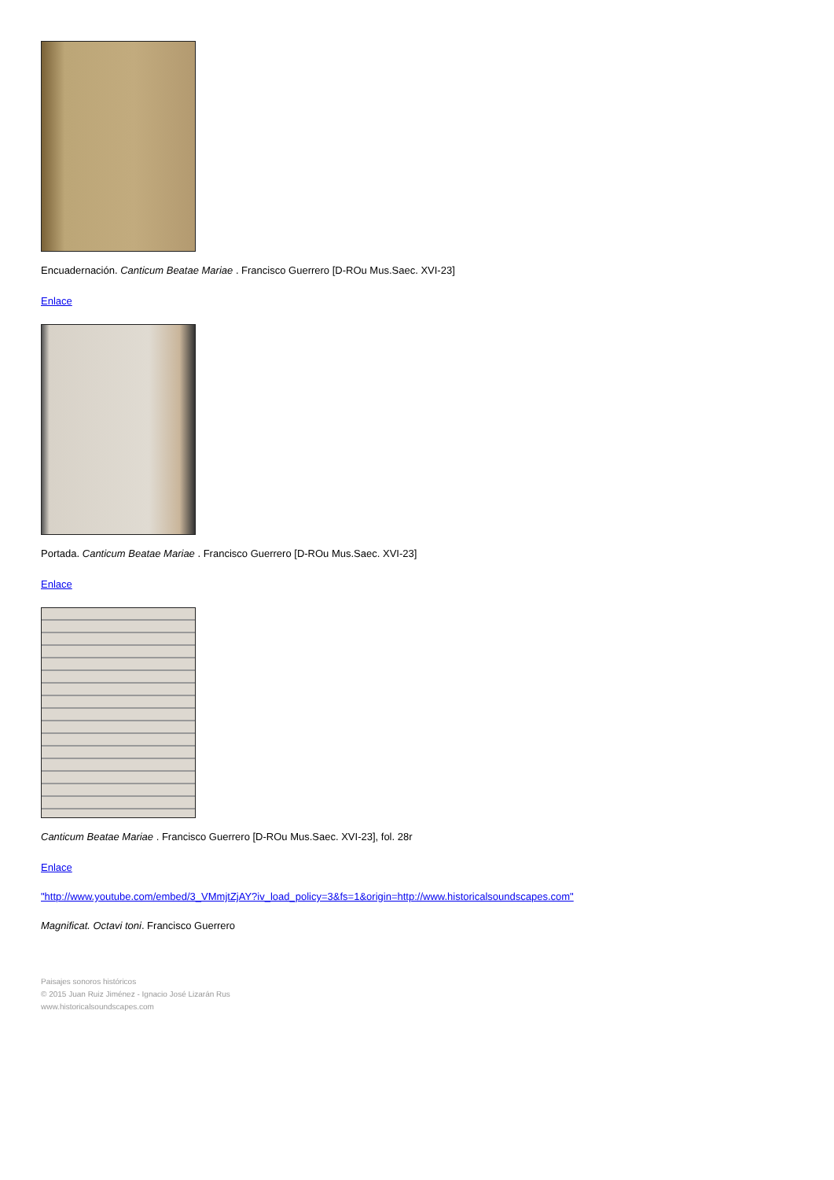Encuadernación. Canticum Beatae Mariae . Francisco Guerrero [D-ROu Mus.Saec. XVI-23]
Enlace
Portada. Canticum Beatae Mariae . Francisco Guerrero [D-ROu Mus.Saec. XVI-23]
Enlace
Canticum Beatae Mariae . Francisco Guerrero [D-ROu Mus.Saec. XVI-23], fol. 28r
Enlace
"http://www.youtube.com/embed/3_VMmjtZjAY?iv_load_policy=3&fs=1&origin=http://www.historicalsoundscapes.com"
Magnificat. Octavi toni. Francisco Guerrero
Paisajes sonoros históricos
© 2015 Juan Ruiz Jiménez - Ignacio José Lizarán Rus
www.historicalsoundscapes.com